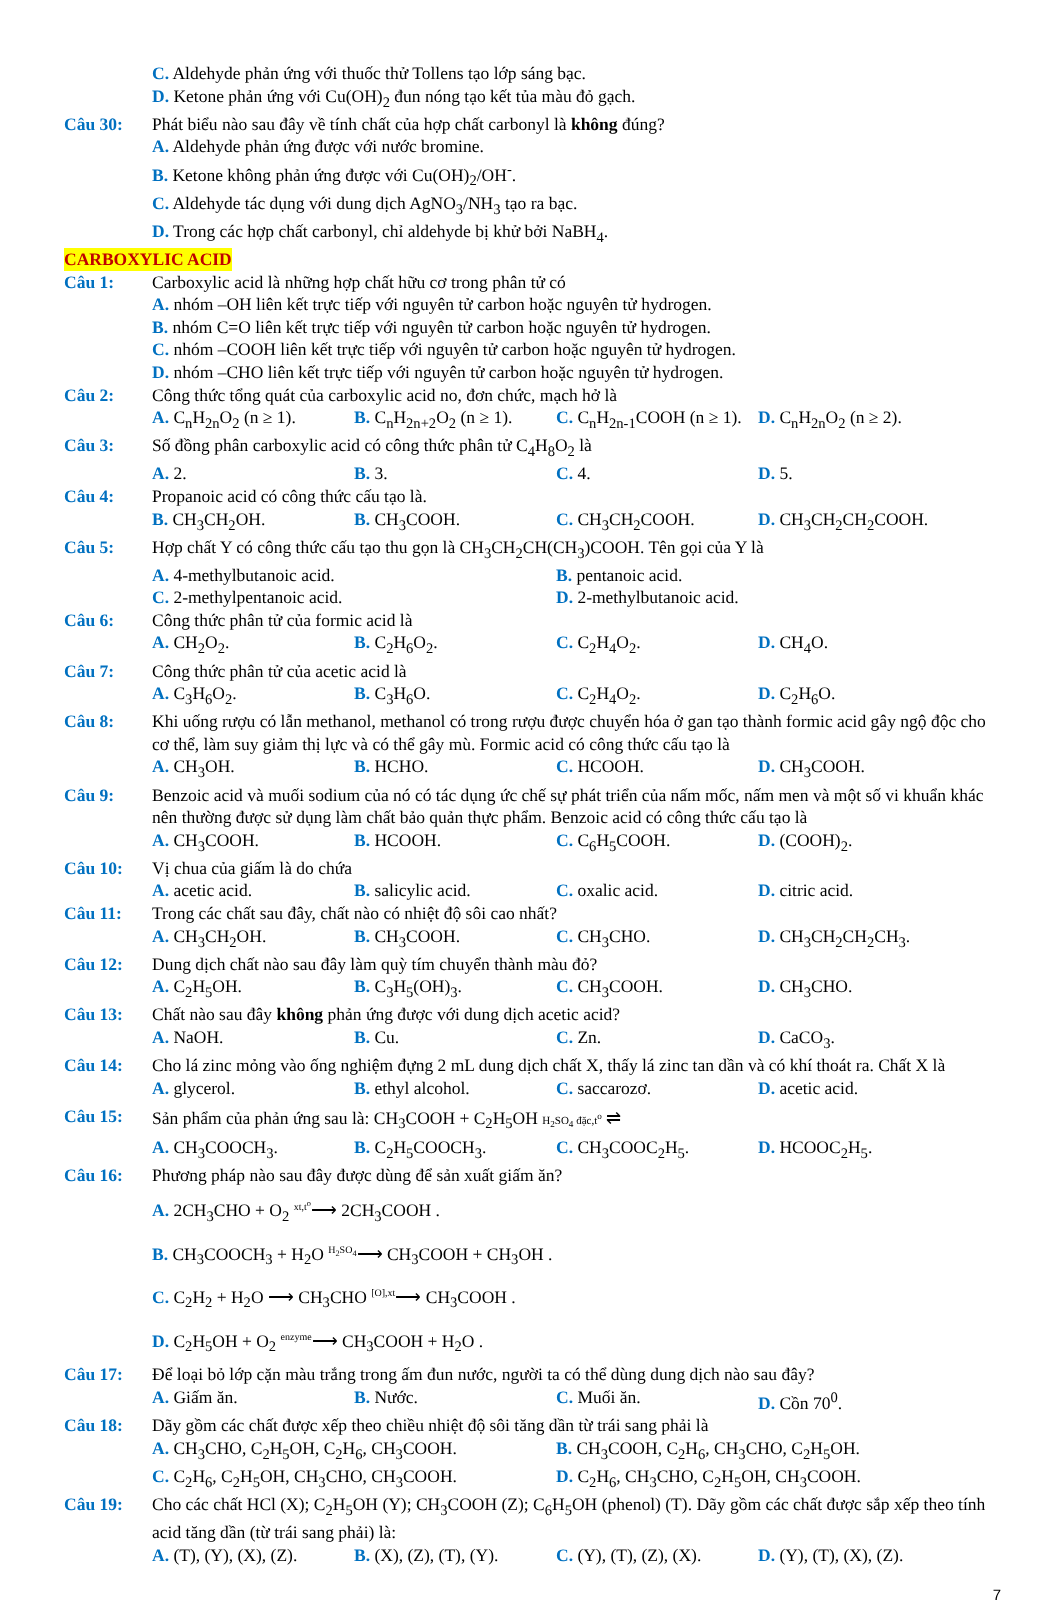C. Aldehyde phản ứng với thuốc thử Tollens tạo lớp sáng bạc.
D. Ketone phản ứng với Cu(OH)<sub>2</sub> đun nóng tạo kết tủa màu đỏ gạch.
Câu 30: Phát biểu nào sau đây về tính chất của hợp chất carbonyl là không đúng?
A. Aldehyde phản ứng được với nước bromine.
B. Ketone không phản ứng được với Cu(OH)<sub>2</sub>/OH<sup>-</sup>.
C. Aldehyde tác dụng với dung dịch AgNO<sub>3</sub>/NH<sub>3</sub> tạo ra bạc.
D. Trong các hợp chất carbonyl, chỉ aldehyde bị khử bởi NaBH<sub>4</sub>.
CARBOXYLIC ACID
Câu 1: Carboxylic acid là những hợp chất hữu cơ trong phân tử có
A. nhóm –OH liên kết trực tiếp với nguyên tử carbon hoặc nguyên tử hydrogen.
B. nhóm C=O liên kết trực tiếp với nguyên tử carbon hoặc nguyên tử hydrogen.
C. nhóm –COOH liên kết trực tiếp với nguyên tử carbon hoặc nguyên tử hydrogen.
D. nhóm –CHO liên kết trực tiếp với nguyên tử carbon hoặc nguyên tử hydrogen.
Câu 2: Công thức tổng quát của carboxylic acid no, đơn chức, mạch hở là
A. C<sub>n</sub>H<sub>2n</sub>O<sub>2</sub> (n ≥ 1). B. C<sub>n</sub>H<sub>2n+2</sub>O<sub>2</sub> (n ≥ 1). C. C<sub>n</sub>H<sub>2n-1</sub>COOH (n ≥ 1). D. C<sub>n</sub>H<sub>2n</sub>O<sub>2</sub> (n ≥ 2).
Câu 3: Số đồng phân carboxylic acid có công thức phân tử C<sub>4</sub>H<sub>8</sub>O<sub>2</sub> là
A. 2. B. 3. C. 4. D. 5.
Câu 4: Propanoic acid có công thức cấu tạo là.
B. CH<sub>3</sub>CH<sub>2</sub>OH. B. CH<sub>3</sub>COOH. C. CH<sub>3</sub>CH<sub>2</sub>COOH. D. CH<sub>3</sub>CH<sub>2</sub>CH<sub>2</sub>COOH.
Câu 5: Hợp chất Y có công thức cấu tạo thu gọn là CH<sub>3</sub>CH<sub>2</sub>CH(CH<sub>3</sub>)COOH. Tên gọi của Y là
A. 4-methylbutanoic acid. B. pentanoic acid.
C. 2-methylpentanoic acid. D. 2-methylbutanoic acid.
Câu 6: Công thức phân tử của formic acid là
A. CH<sub>2</sub>O<sub>2</sub>. B. C<sub>2</sub>H<sub>6</sub>O<sub>2</sub>. C. C<sub>2</sub>H<sub>4</sub>O<sub>2</sub>. D. CH<sub>4</sub>O.
Câu 7: Công thức phân tử của acetic acid là
A. C<sub>3</sub>H<sub>6</sub>O<sub>2</sub>. B. C<sub>3</sub>H<sub>6</sub>O. C. C<sub>2</sub>H<sub>4</sub>O<sub>2</sub>. D. C<sub>2</sub>H<sub>6</sub>O.
Câu 8: Khi uống rượu có lẫn methanol, methanol có trong rượu được chuyển hóa ở gan tạo thành formic acid gây ngộ độc cho cơ thể, làm suy giảm thị lực và có thể gây mù. Formic acid có công thức cấu tạo là
A. CH<sub>3</sub>OH. B. HCHO. C. HCOOH. D. CH<sub>3</sub>COOH.
Câu 9: Benzoic acid và muối sodium của nó có tác dụng ức chế sự phát triển của nấm mốc, nấm men và một số vi khuẩn khác nên thường được sử dụng làm chất bảo quản thực phẩm. Benzoic acid có công thức cấu tạo là
A. CH<sub>3</sub>COOH. B. HCOOH. C. C<sub>6</sub>H<sub>5</sub>COOH. D. (COOH)<sub>2</sub>.
Câu 10: Vị chua của giấm là do chứa
A. acetic acid. B. salicylic acid. C. oxalic acid. D. citric acid.
Câu 11: Trong các chất sau đây, chất nào có nhiệt độ sôi cao nhất?
A. CH<sub>3</sub>CH<sub>2</sub>OH. B. CH<sub>3</sub>COOH. C. CH<sub>3</sub>CHO. D. CH<sub>3</sub>CH<sub>2</sub>CH<sub>2</sub>CH<sub>3</sub>.
Câu 12: Dung dịch chất nào sau đây làm quỳ tím chuyển thành màu đỏ?
A. C<sub>2</sub>H<sub>5</sub>OH. B. C<sub>3</sub>H<sub>5</sub>(OH)<sub>3</sub>. C. CH<sub>3</sub>COOH. D. CH<sub>3</sub>CHO.
Câu 13: Chất nào sau đây không phản ứng được với dung dịch acetic acid?
A. NaOH. B. Cu. C. Zn. D. CaCO<sub>3</sub>.
Câu 14: Cho lá zinc mỏng vào ống nghiệm đựng 2 mL dung dịch chất X, thấy lá zinc tan dần và có khí thoát ra. Chất X là
A. glycerol. B. ethyl alcohol. C. saccarozơ. D. acetic acid.
Câu 15: Sản phẩm của phản ứng sau là: CH<sub>3</sub>COOH + C<sub>2</sub>H<sub>5</sub>OH H<sub>2</sub>SO<sub>4</sub> đặc,t<sup>o</sup> ⇌
A. CH<sub>3</sub>COOCH<sub>3</sub>. B. C<sub>2</sub>H<sub>5</sub>COOCH<sub>3</sub>. C. CH<sub>3</sub>COOC<sub>2</sub>H<sub>5</sub>. D. HCOOC<sub>2</sub>H<sub>5</sub>.
Câu 16: Phương pháp nào sau đây được dùng để sản xuất giấm ăn?
A. 2CH<sub>3</sub>CHO + O<sub>2</sub> <sup>xt,t<sup>o</sup></sup>⟶ 2CH<sub>3</sub>COOH .
B. CH<sub>3</sub>COOCH<sub>3</sub> + H<sub>2</sub>O <sup>H<sub>2</sub>SO<sub>4</sub></sup>⟶ CH<sub>3</sub>COOH + CH<sub>3</sub>OH .
C. C<sub>2</sub>H<sub>2</sub> + H<sub>2</sub>O ⟶ CH<sub>3</sub>CHO <sup>[O],xt</sup>⟶ CH<sub>3</sub>COOH .
D. C<sub>2</sub>H<sub>5</sub>OH + O<sub>2</sub> <sup>enzyme</sup>⟶ CH<sub>3</sub>COOH + H<sub>2</sub>O .
Câu 17: Để loại bỏ lớp cặn màu trắng trong ấm đun nước, người ta có thể dùng dung dịch nào sau đây?
A. Giấm ăn. B. Nước. C. Muối ăn. D. Cồn 70<sup>0</sup>.
Câu 18: Dãy gồm các chất được xếp theo chiều nhiệt độ sôi tăng dần từ trái sang phải là
A. CH<sub>3</sub>CHO, C<sub>2</sub>H<sub>5</sub>OH, C<sub>2</sub>H<sub>6</sub>, CH<sub>3</sub>COOH. B. CH<sub>3</sub>COOH, C<sub>2</sub>H<sub>6</sub>, CH<sub>3</sub>CHO, C<sub>2</sub>H<sub>5</sub>OH.
C. C<sub>2</sub>H<sub>6</sub>, C<sub>2</sub>H<sub>5</sub>OH, CH<sub>3</sub>CHO, CH<sub>3</sub>COOH. D. C<sub>2</sub>H<sub>6</sub>, CH<sub>3</sub>CHO, C<sub>2</sub>H<sub>5</sub>OH, CH<sub>3</sub>COOH.
Câu 19: Cho các chất HCl (X); C<sub>2</sub>H<sub>5</sub>OH (Y); CH<sub>3</sub>COOH (Z); C<sub>6</sub>H<sub>5</sub>OH (phenol) (T). Dãy gồm các chất được sắp xếp theo tính acid tăng dần (từ trái sang phải) là:
A. (T), (Y), (X), (Z). B. (X), (Z), (T), (Y). C. (Y), (T), (Z), (X). D. (Y), (T), (X), (Z).
7